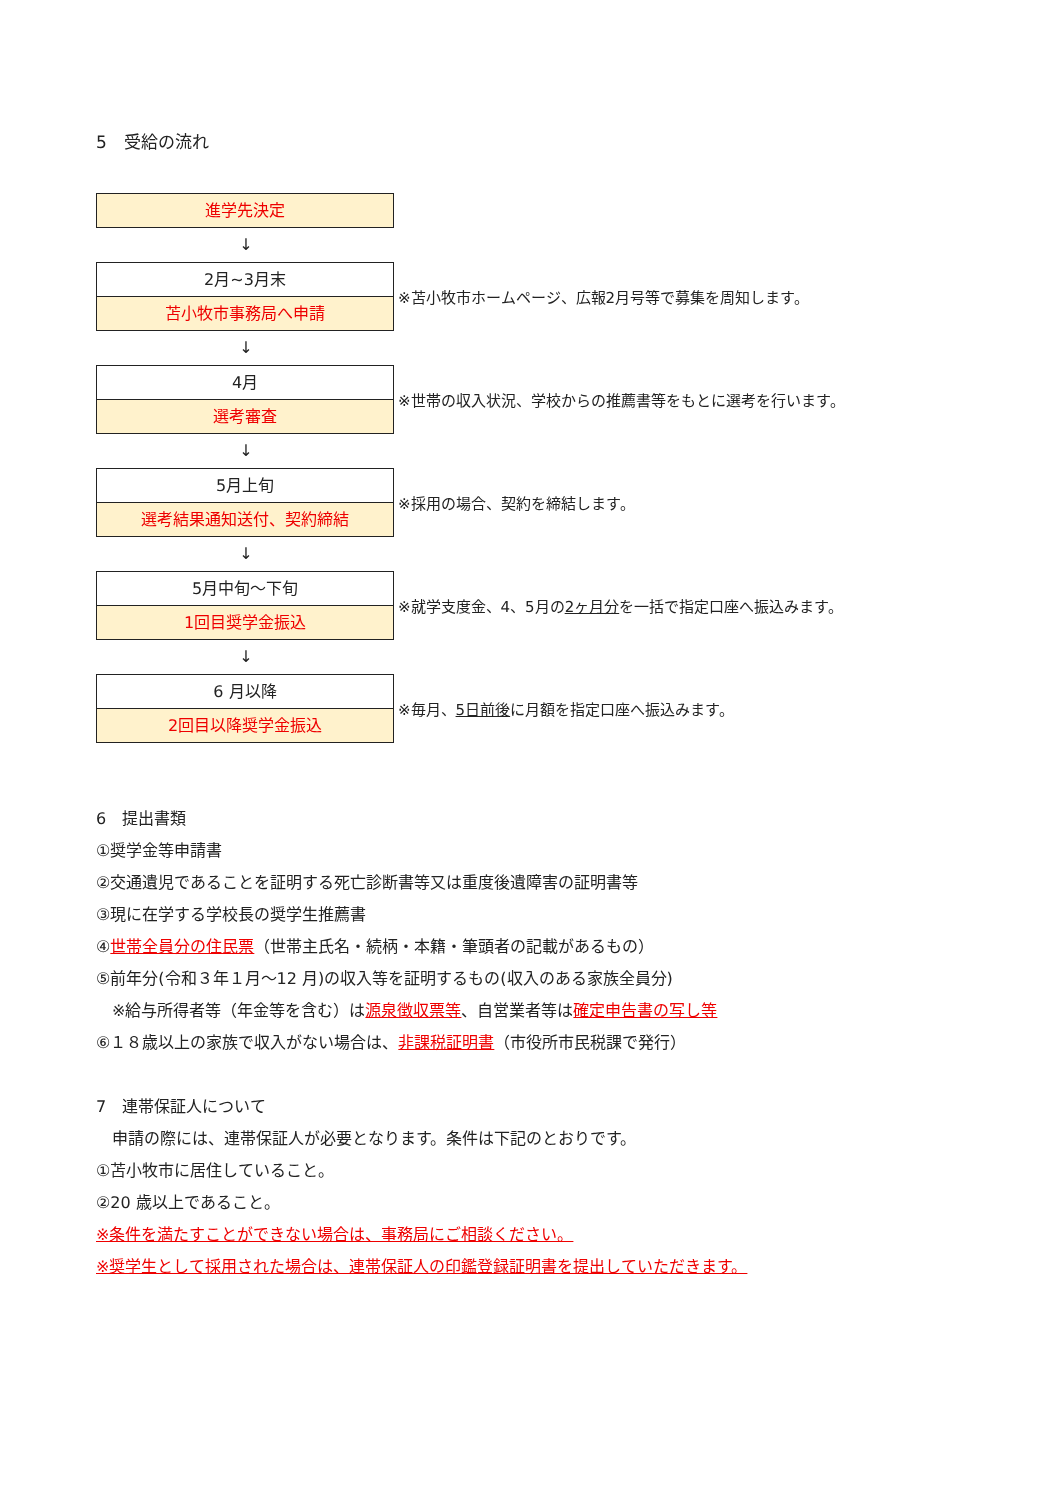5　受給の流れ
進学先決定
↓
2月~3月末
苫小牧市事務局へ申請
※苫小牧市ホームページ、広報2月号等で募集を周知します。
↓
4月
選考審査
※世帯の収入状況、学校からの推薦書等をもとに選考を行います。
↓
5月上旬
選考結果通知送付、契約締結
※採用の場合、契約を締結します。
↓
5月中旬～下旬
1回目奨学金振込
※就学支度金、4、5月の2ヶ月分を一括で指定口座へ振込みます。
↓
6 月以降
2回目以降奨学金振込
※毎月、5日前後に月額を指定口座へ振込みます。
6　提出書類
①奨学金等申請書
②交通遺児であることを証明する死亡診断書等又は重度後遺障害の証明書等
③現に在学する学校長の奨学生推薦書
④世帯全員分の住民票（世帯主氏名・続柄・本籍・筆頭者の記載があるもの）
⑤前年分(令和３年１月～12 月)の収入等を証明するもの(収入のある家族全員分)
　※給与所得者等（年金等を含む）は源泉徴収票等、自営業者等は確定申告書の写し等
⑥１８歳以上の家族で収入がない場合は、非課税証明書（市役所市民税課で発行）
7　連帯保証人について
　申請の際には、連帯保証人が必要となります。条件は下記のとおりです。
①苫小牧市に居住していること。
②20 歳以上であること。
※条件を満たすことができない場合は、事務局にご相談ください。
※奨学生として採用された場合は、連帯保証人の印鑑登録証明書を提出していただきます。